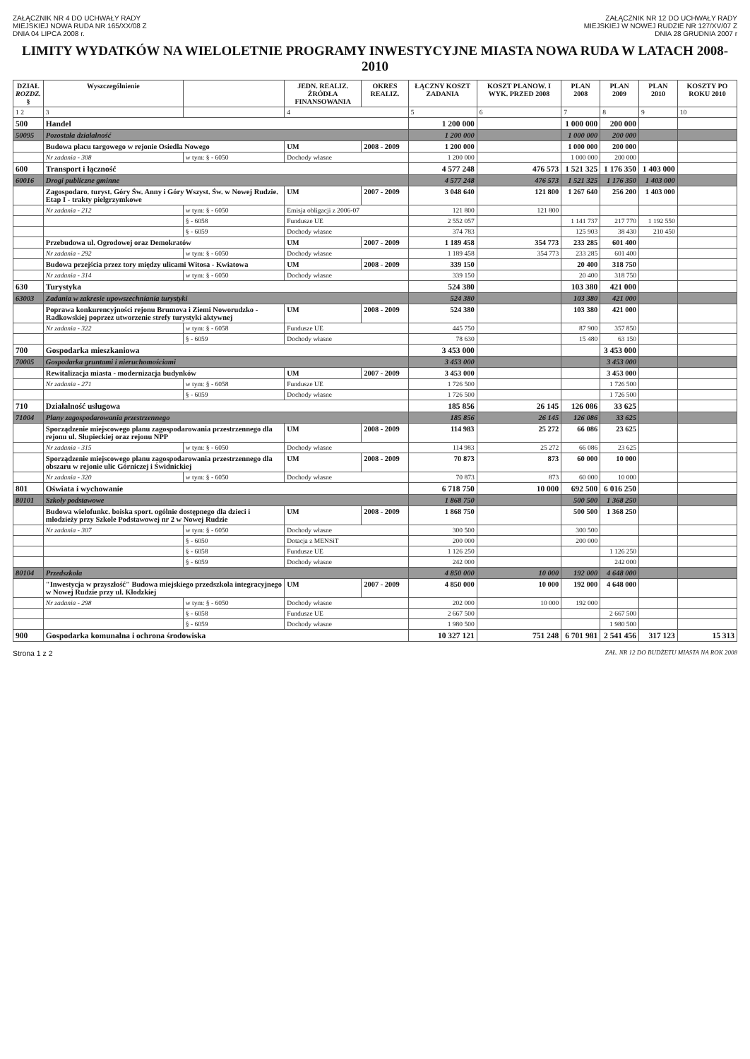ZAŁĄCZNIK NR 4 DO UCHWAŁY RADY
MIEJSKIEJ NOWA RUDA NR 165/XX/08 Z
DNIA 04 LIPCA 2008 r.
ZAŁĄCZNIK NR 12 DO UCHWAŁY RADY
MIEJSKIEJ W NOWEJ RUDZIE NR 127/XV/07 Z
DNIA 28 GRUDNIA 2007 r
LIMITY WYDATKÓW NA WIELOLETNIE PROGRAMY INWESTYCYJNE MIASTA NOWA RUDA W LATACH 2008-2010
| DZIAŁ ROZDZ. § | Wyszczególnienie | | JEDN. REALIZ. ŹRÓDŁA FINANSOWANIA | OKRES REALIZ. | ŁĄCZNY KOSZT ZADANIA | KOSZT PLANOW. I WYK. PRZED 2008 | PLAN 2008 | PLAN 2009 | PLAN 2010 | KOSZTY PO ROKU 2010 |
| --- | --- | --- | --- | --- | --- | --- | --- | --- | --- | --- |
| 1 2 | 3 | | 4 | | 5 | 6 | 7 | 8 | 9 | 10 |
| 500 | Handel | | | | 1 200 000 | | 1 000 000 | 200 000 | | |
| 50095 | Pozostała działalność | | | | 1 200 000 | | 1 000 000 | 200 000 | | |
| | Budowa placu targowego w rejonie Osiedla Nowego | | UM | 2008 - 2009 | 1 200 000 | | 1 000 000 | 200 000 | | |
| | Nr zadania - 308 | w tym: § - 6050 | Dochody własne | | 1 200 000 | | 1 000 000 | 200 000 | | |
| 600 | Transport i łączność | | | | 4 577 248 | 476 573 | 1 521 325 | 1 176 350 | 1 403 000 | |
| 60016 | Drogi publiczne gminne | | | | 4 577 248 | 476 573 | 1 521 325 | 1 176 350 | 1 403 000 | |
| | Zagospodaro. turyst. Góry Św. Anny i Góry Wszyst. Św. w Nowej Rudzie. Etap I - trakty pielgrzymkowe | | UM | 2007 - 2009 | 3 048 640 | 121 800 | 1 267 640 | 256 200 | 1 403 000 | |
| | Nr zadania - 212 | w tym: § - 6050 | Emisja obligacji z 2006-07 | | 121 800 | 121 800 | | | | |
| | | § - 6058 | Fundusze UE | | 2 552 057 | | 1 141 737 | 217 770 | 1 192 550 | |
| | | § - 6059 | Dochody własne | | 374 783 | | 125 903 | 38 430 | 210 450 | |
| | Przebudowa ul. Ogrodowej oraz Demokratów | | UM | 2007 - 2009 | 1 189 458 | 354 773 | 233 285 | 601 400 | | |
| | Nr zadania - 292 | w tym: § - 6050 | Dochody własne | | 1 189 458 | 354 773 | 233 285 | 601 400 | | |
| | Budowa przejścia przez tory między ulicami Witosa - Kwiatowa | | UM | 2008 - 2009 | 339 150 | | 20 400 | 318 750 | | |
| | Nr zadania - 314 | w tym: § - 6050 | Dochody własne | | 339 150 | | 20 400 | 318 750 | | |
| 630 | Turystyka | | | | 524 380 | | 103 380 | 421 000 | | |
| 63003 | Zadania w zakresie upowszechniania turystyki | | | | 524 380 | | 103 380 | 421 000 | | |
| | Poprawa konkurencyjności rejonu Brumova i Ziemi Noworudzko - Radkowskiej poprzez utworzenie strefy turystyki aktywnej | | UM | 2008 - 2009 | 524 380 | | 103 380 | 421 000 | | |
| | Nr zadania - 322 | w tym: § - 6058 | Fundusze UE | | 445 750 | | 87 900 | 357 850 | | |
| | | § - 6059 | Dochody własne | | 78 630 | | 15 480 | 63 150 | | |
| 700 | Gospodarka mieszkaniowa | | | | 3 453 000 | | | 3 453 000 | | |
| 70005 | Gospodarka gruntami i nieruchomościami | | | | 3 453 000 | | | 3 453 000 | | |
| | Rewitalizacja miasta - modernizacja budynków | | UM | 2007 - 2009 | 3 453 000 | | | 3 453 000 | | |
| | Nr zadania - 271 | w tym: § - 6058 | Fundusze UE | | 1 726 500 | | | 1 726 500 | | |
| | | § - 6059 | Dochody własne | | 1 726 500 | | | 1 726 500 | | |
| 710 | Działalność usługowa | | | | 185 856 | 26 145 | 126 086 | 33 625 | | |
| 71004 | Plany zagospodarowania przestrzennego | | | | 185 856 | 26 145 | 126 086 | 33 625 | | |
| | Sporządzenie miejscowego planu zagospodarowania przestrzennego dla rejonu ul. Słupieckiej oraz rejonu NPP | | UM | 2008 - 2009 | 114 983 | 25 272 | 66 086 | 23 625 | | |
| | Nr zadania - 315 | w tym: § - 6050 | Dochody własne | | 114 983 | 25 272 | 66 086 | 23 625 | | |
| | Sporządzenie miejscowego planu zagospodarowania przestrzennego dla obszaru w rejonie ulic Górniczej i Świdnickiej | | UM | 2008 - 2009 | 70 873 | 873 | 60 000 | 10 000 | | |
| | Nr zadania - 320 | w tym: § - 6050 | Dochody własne | | 70 873 | 873 | 60 000 | 10 000 | | |
| 801 | Oświata i wychowanie | | | | 6 718 750 | 10 000 | 692 500 | 6 016 250 | | |
| 80101 | Szkoły podstawowe | | | | 1 868 750 | | 500 500 | 1 368 250 | | |
| | Budowa wielofunkc. boiska sport. ogólnie dostępnego dla dzieci i młodzieży przy Szkole Podstawowej nr 2 w Nowej Rudzie | | UM | 2008 - 2009 | 1 868 750 | | 500 500 | 1 368 250 | | |
| | Nr zadania - 307 | w tym: § - 6050 | Dochody własne | | 300 500 | | 300 500 | | | |
| | | § - 6050 | Dotacja z MENSiT | | 200 000 | | 200 000 | | | |
| | | § - 6058 | Fundusze UE | | 1 126 250 | | | 1 126 250 | | |
| | | § - 6059 | Dochody własne | | 242 000 | | | 242 000 | | |
| 80104 | Przedszkola | | | | 4 850 000 | 10 000 | 192 000 | 4 648 000 | | |
| | "Inwestycja w przyszłość" Budowa miejskiego przedszkola integracyjnego w Nowej Rudzie przy ul. Kłodzkiej | | UM | 2007 - 2009 | 4 850 000 | 10 000 | 192 000 | 4 648 000 | | |
| | Nr zadania - 298 | w tym: § - 6050 | Dochody własne | | 202 000 | 10 000 | 192 000 | | | |
| | | § - 6058 | Fundusze UE | | 2 667 500 | | | 2 667 500 | | |
| | | § - 6059 | Dochody własne | | 1 980 500 | | | 1 980 500 | | |
| 900 | Gospodarka komunalna i ochrona środowiska | | | | 10 327 121 | 751 248 | 6 701 981 | 2 541 456 | 317 123 | 15 313 |
Strona 1 z 2 ZAŁ. NR 12 DO BUDŻETU MIASTA NA ROK 2008